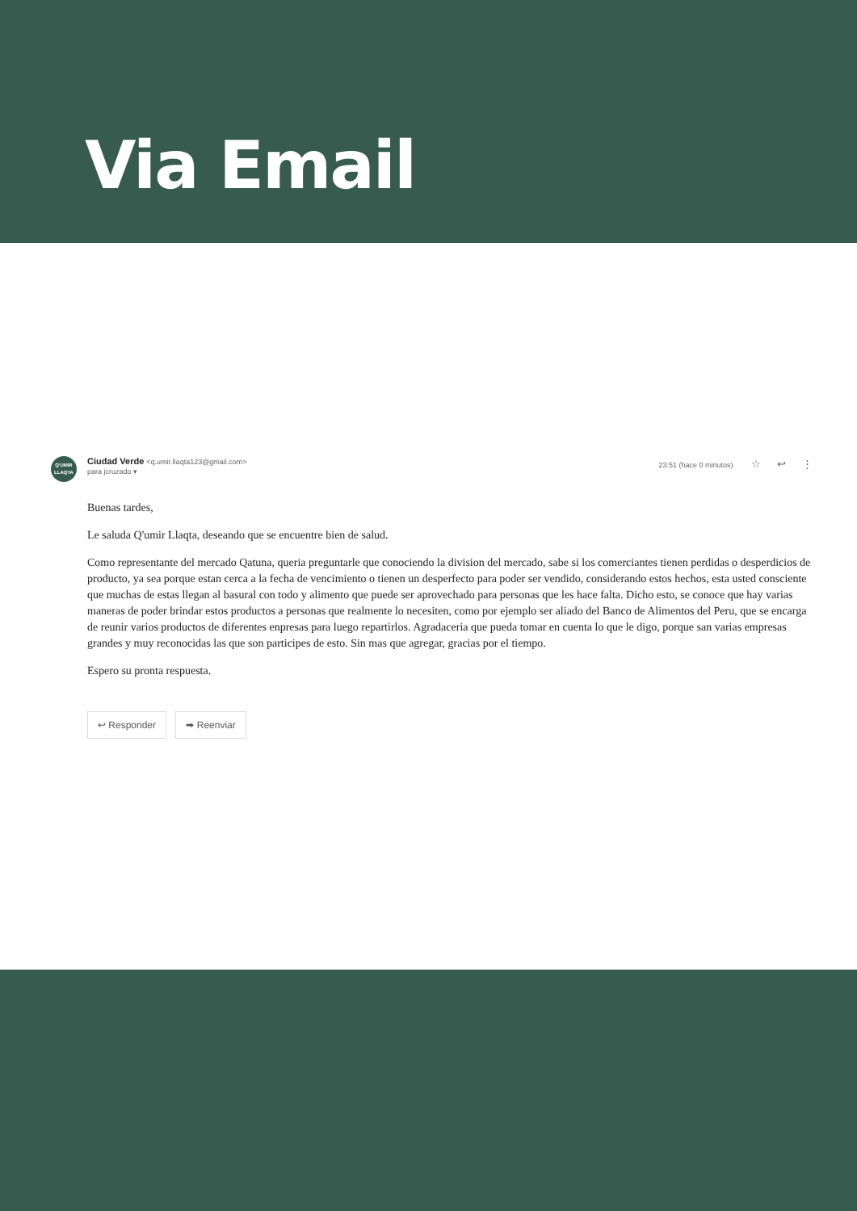Via Email
Q'UMIR
LLAQTA
Ciudad Verde <q.umir.llaqta123@gmail.com>
para jcruzado ▾
23:51 (hace 0 minutos) ☆ ↩ ⋮
Buenas tardes,
Le saluda Q'umir Llaqta, deseando que se encuentre bien de salud.
Como representante del mercado Qatuna, queria preguntarle que conociendo la division del mercado, sabe si los comerciantes tienen perdidas o desperdicios de producto, ya sea porque estan cerca a la fecha de vencimiento o tienen un desperfecto para poder ser vendido, considerando estos hechos, esta usted consciente que muchas de estas llegan al basural con todo y alimento que puede ser aprovechado para personas que les hace falta. Dicho esto, se conoce que hay varias maneras de poder brindar estos productos a personas que realmente lo necesiten, como por ejemplo ser aliado del Banco de Alimentos del Peru, que se encarga de reunir varios productos de diferentes enpresas para luego repartirlos. Agradaceria que pueda tomar en cuenta lo que le digo, porque san varias empresas grandes y muy reconocidas las que son participes de esto. Sin mas que agregar, gracias por el tiempo.
Espero su pronta respuesta.
↩ Responder ➡ Reenviar